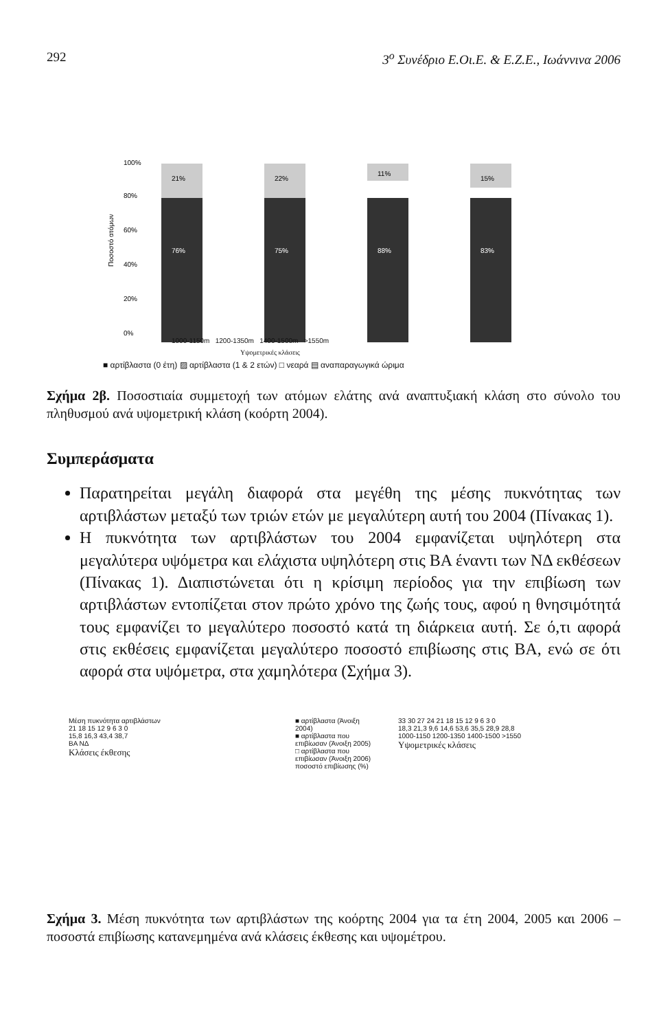292 3<sup>ο</sup> Συνέδριο Ε.Οι.Ε. & Ε.Ζ.Ε., Ιωάννινα 2006
Ποσοστό ατόμων
76%
75%
88%
83%
21%
22%
11%
15%
100%
80%
60%
40%
20%
0%
1000-1150m 1200-1350m 1400-1500m >1550m
Υψομετρικές κλάσεις
■ αρτίβλαστα (0 έτη) ▨ αρτίβλαστα (1 & 2 ετών) □ νεαρά ▤ αναπαραγωγικά ώριμα
Σχήμα 2β. Ποσοστιαία συμμετοχή των ατόμων ελάτης ανά αναπτυξιακή κλάση στο σύνολο του πληθυσμού ανά υψομετρική κλάση (κοόρτη 2004).
Συμπεράσματα
Παρατηρείται μεγάλη διαφορά στα μεγέθη της μέσης πυκνότητας των αρτιβλάστων μεταξύ των τριών ετών με μεγαλύτερη αυτή του 2004 (Πίνακας 1).
Η πυκνότητα των αρτιβλάστων του 2004 εμφανίζεται υψηλότερη στα μεγαλύτερα υψόμετρα και ελάχιστα υψηλότερη στις ΒΑ έναντι των ΝΔ εκθέσεων (Πίνακας 1). Διαπιστώνεται ότι η κρίσιμη περίοδος για την επιβίωση των αρτιβλάστων εντοπίζεται στον πρώτο χρόνο της ζωής τους, αφού η θνησιμότητά τους εμφανίζει το μεγαλύτερο ποσοστό κατά τη διάρκεια αυτή. Σε ό,τι αφορά στις εκθέσεις εμφανίζεται μεγαλύτερο ποσοστό επιβίωσης στις ΒΑ, ενώ σε ότι αφορά στα υψόμετρα, στα χαμηλότερα (Σχήμα 3).
Μέση πυκνότητα αρτιβλάστων
21 18 15 12 9 6 3 0
15,8 16,3 43,4 38,7
ΒΑ ΝΔ
Κλάσεις έκθεσης
■ αρτίβλαστα (Άνοιξη 2004)
■ αρτίβλαστα που επιβίωσαν (Άνοιξη 2005)
□ αρτίβλαστα που επιβίωσαν (Άνοιξη 2006)
ποσοστό επιβίωσης (%)
33 30 27 24 21 18 15 12 9 6 3 0
18,3 21,3 9,6 14,6 53,6 35,5 28,9 28,8
1000-1150 1200-1350 1400-1500 >1550
Υψομετρικές κλάσεις
Σχήμα 3. Μέση πυκνότητα των αρτιβλάστων της κοόρτης 2004 για τα έτη 2004, 2005 και 2006 – ποσοστά επιβίωσης κατανεμημένα ανά κλάσεις έκθεσης και υψομέτρου.